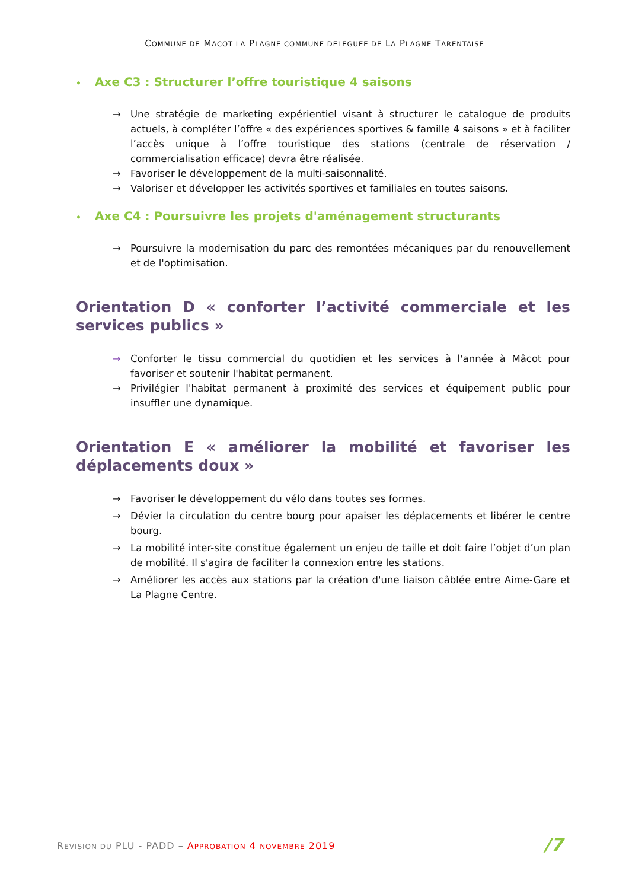COMMUNE DE MACOT LA PLAGNE COMMUNE DELEGUEE DE LA PLAGNE TARENTAISE
• Axe C3 : Structurer l’offre touristique 4 saisons
→ Une stratégie de marketing expérientiel visant à structurer le catalogue de produits actuels, à compléter l’offre « des expériences sportives & famille 4 saisons » et à faciliter l’accès unique à l’offre touristique des stations (centrale de réservation / commercialisation efficace) devra être réalisée.
→ Favoriser le développement de la multi-saisonnalité.
→ Valoriser et développer les activités sportives et familiales en toutes saisons.
• Axe C4 : Poursuivre les projets d'aménagement structurants
→ Poursuivre la modernisation du parc des remontées mécaniques par du renouvellement et de l'optimisation.
Orientation D « conforter l’activité commerciale et les services publics »
→ Conforter le tissu commercial du quotidien et les services à l'année à Mâcot pour favoriser et soutenir l'habitat permanent.
→ Privilégier l'habitat permanent à proximité des services et équipement public pour insuffler une dynamique.
Orientation E « améliorer la mobilité et favoriser les déplacements doux »
→ Favoriser le développement du vélo dans toutes ses formes.
→ Dévier la circulation du centre bourg pour apaiser les déplacements et libérer le centre bourg.
→ La mobilité inter-site constitue également un enjeu de taille et doit faire l’objet d’un plan de mobilité. Il s'agira de faciliter la connexion entre les stations.
→ Améliorer les accès aux stations par la création d'une liaison câblée entre Aime-Gare et La Plagne Centre.
REVISION DU PLU - PADD – APPROBATION 4 NOVEMBRE 2019 /7